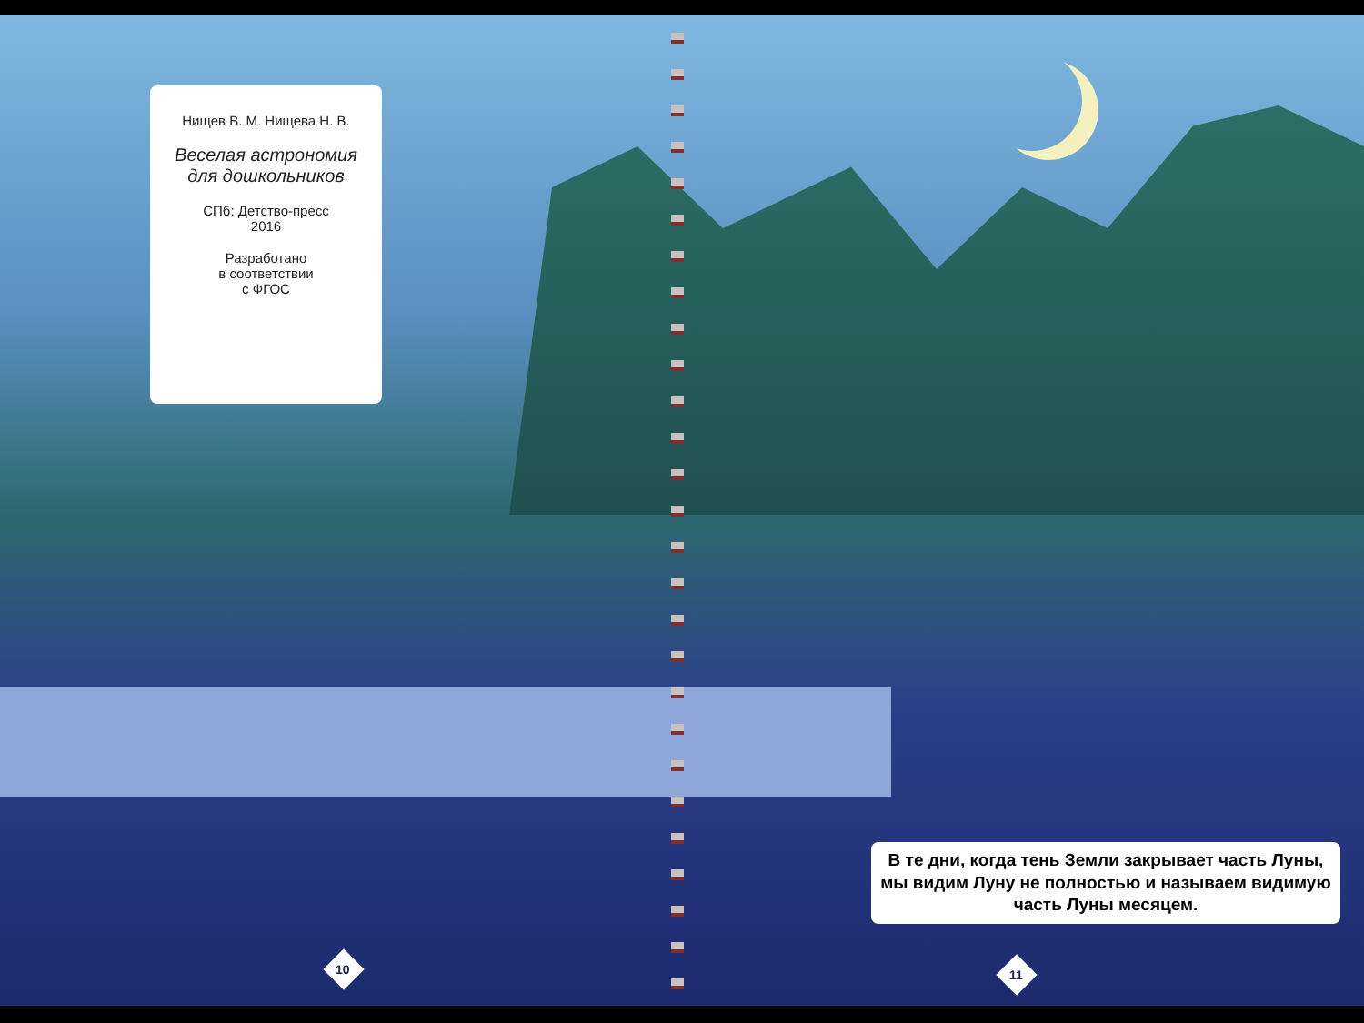Нищев В. М. Нищева Н. В.
Веселая астрономия
для дошкольников
СПб: Детство-пресс
2016
Разработано
в соответствии
с ФГОС
В те дни, когда тень Земли закрывает часть Луны, мы видим Луну не полностью и называем видимую часть Луны месяцем.
10 11